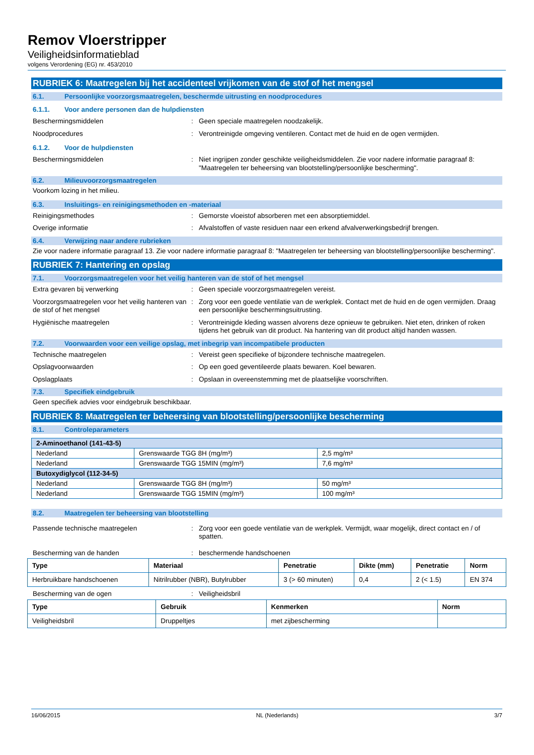Remov Vloerstripper
Veiligheidsinformatieblad
volgens Verordening (EG) nr. 453/2010
RUBRIEK 6: Maatregelen bij het accidenteel vrijkomen van de stof of het mengsel
6.1. Persoonlijke voorzorgsmaatregelen, beschermde uitrusting en noodprocedures
6.1.1. Voor andere personen dan de hulpdiensten
Beschermingsmiddelen : Geen speciale maatregelen noodzakelijk.
Noodprocedures : Verontreinigde omgeving ventileren. Contact met de huid en de ogen vermijden.
6.1.2. Voor de hulpdiensten
Beschermingsmiddelen : Niet ingrijpen zonder geschikte veiligheidsmiddelen. Zie voor nadere informatie paragraaf 8: "Maatregelen ter beheersing van blootstelling/persoonlijke bescherming".
6.2. Milieuvoorzorgsmaatregelen
Voorkom lozing in het milieu.
6.3. Insluitings- en reinigingsmethoden en -materiaal
Reinigingsmethodes : Gemorste vloeistof absorberen met een absorptiemiddel.
Overige informatie : Afvalstoffen of vaste residuen naar een erkend afvalverwerkingsbedrijf brengen.
6.4. Verwijzing naar andere rubrieken
Zie voor nadere informatie paragraaf 13. Zie voor nadere informatie paragraaf 8: "Maatregelen ter beheersing van blootstelling/persoonlijke bescherming".
RUBRIEK 7: Hantering en opslag
7.1. Voorzorgsmaatregelen voor het veilig hanteren van de stof of het mengsel
Extra gevaren bij verwerking : Geen speciale voorzorgsmaatregelen vereist.
Voorzorgsmaatregelen voor het veilig hanteren van de stof of het mengsel
: Zorg voor een goede ventilatie van de werkplek. Contact met de huid en de ogen vermijden. Draag een persoonlijke beschermingsuitrusting.
Hygiënische maatregelen : Verontreinigde kleding wassen alvorens deze opnieuw te gebruiken. Niet eten, drinken of roken tijdens het gebruik van dit product. Na hantering van dit product altijd handen wassen.
7.2. Voorwaarden voor een veilige opslag, met inbegrip van incompatibele producten
Technische maatregelen : Vereist geen specifieke of bijzondere technische maatregelen.
Opslagvoorwaarden : Op een goed geventileerde plaats bewaren. Koel bewaren.
Opslagplaats : Opslaan in overeenstemming met de plaatselijke voorschriften.
7.3. Specifiek eindgebruik
Geen specifiek advies voor eindgebruik beschikbaar.
RUBRIEK 8: Maatregelen ter beheersing van blootstelling/persoonlijke bescherming
8.1. Controleparameters
| 2-Aminoethanol (141-43-5) | | |
| --- | --- | --- |
| Nederland | Grenswaarde TGG 8H (mg/m³) | 2,5 mg/m³ |
| Nederland | Grenswaarde TGG 15MIN (mg/m³) | 7,6 mg/m³ |
| Butoxydiglycol (112-34-5) | | |
| Nederland | Grenswaarde TGG 8H (mg/m³) | 50 mg/m³ |
| Nederland | Grenswaarde TGG 15MIN (mg/m³) | 100 mg/m³ |
8.2. Maatregelen ter beheersing van blootstelling
Passende technische maatregelen : Zorg voor een goede ventilatie van de werkplek. Vermijdt, waar mogelijk, direct contact en / of spatten.
Bescherming van de handen : beschermende handschoenen
| Type | Materiaal | Penetratie | Dikte (mm) | Penetratie | Norm |
| --- | --- | --- | --- | --- | --- |
| Herbruikbare handschoenen | Nitrilrubber (NBR), Butylrubber | 3 (> 60 minuten) | 0,4 | 2 (< 1.5) | EN 374 |
Bescherming van de ogen : Veiligheidsbril
| Type | Gebruik | Kenmerken | Norm |
| --- | --- | --- | --- |
| Veiligheidsbril | Druppeltjes | met zijbescherming | |
16/06/2015 NL (Nederlands) 3/7